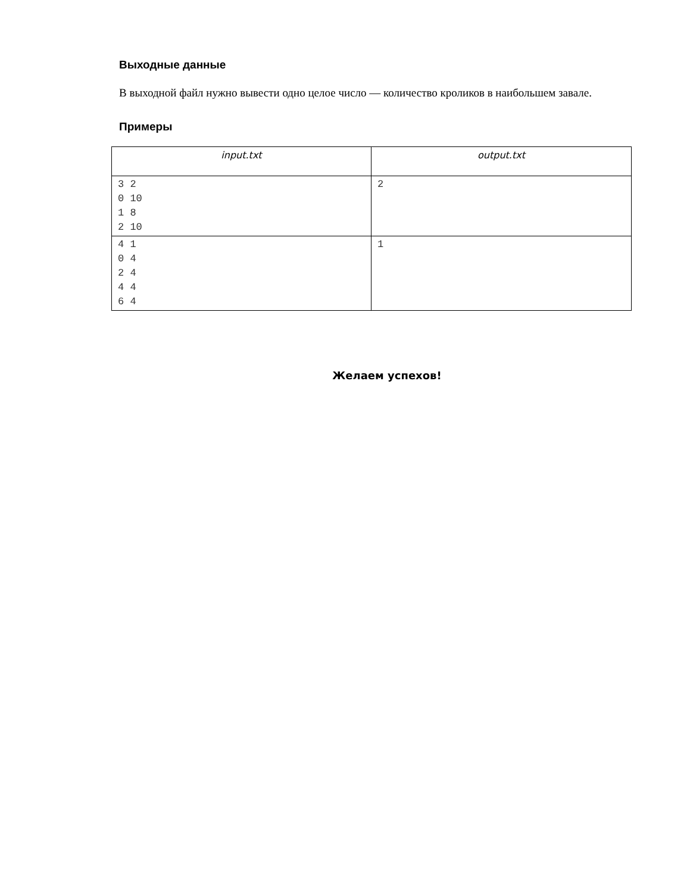Выходные данные
В выходной файл нужно вывести одно целое число — количество кроликов в наибольшем завале.
Примеры
| input.txt | output.txt |
| --- | --- |
| 3 2 0 10 1 8 2 10 | 2 |
| 4 1 0 4 2 4 4 4 6 4 | 1 |
Желаем успехов!